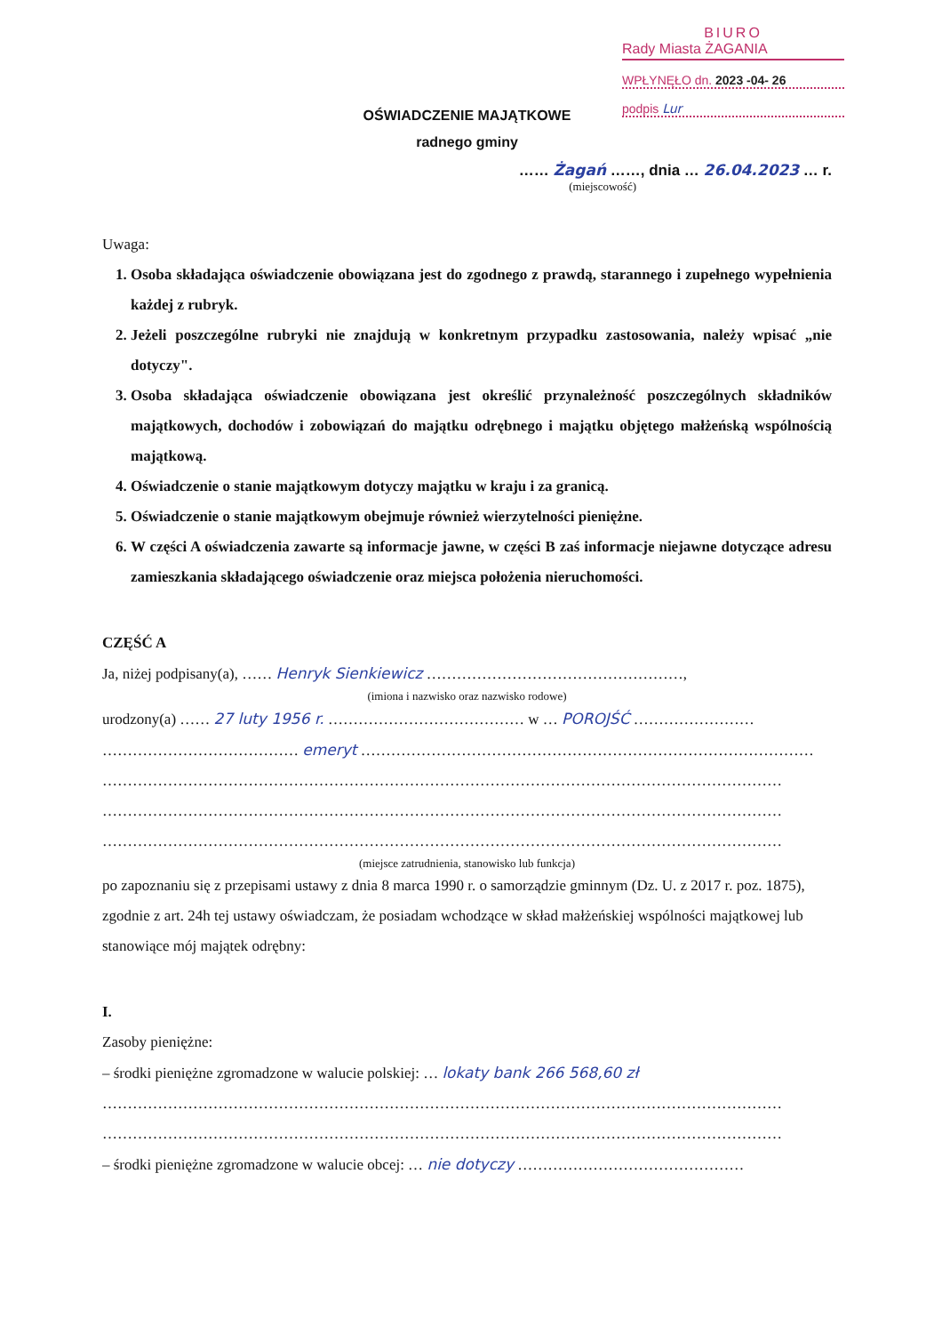BIURO
Rady Miasta ŻAGANIA
WPŁYNĘŁO dn. 2023 -04- 26
podpis Lur
OŚWIADCZENIE MAJĄTKOWE
radnego gminy
…… Żagań ……, dnia … 26.04.2023 … r.
(miejscowość)
Uwaga:
1. Osoba składająca oświadczenie obowiązana jest do zgodnego z prawdą, starannego i zupełnego wypełnienia każdej z rubryk.
2. Jeżeli poszczególne rubryki nie znajdują w konkretnym przypadku zastosowania, należy wpisać „nie dotyczy".
3. Osoba składająca oświadczenie obowiązana jest określić przynależność poszczególnych składników majątkowych, dochodów i zobowiązań do majątku odrębnego i majątku objętego małżeńską wspólnością majątkową.
4. Oświadczenie o stanie majątkowym dotyczy majątku w kraju i za granicą.
5. Oświadczenie o stanie majątkowym obejmuje również wierzytelności pieniężne.
6. W części A oświadczenia zawarte są informacje jawne, w części B zaś informacje niejawne dotyczące adresu zamieszkania składającego oświadczenie oraz miejsca położenia nieruchomości.
CZĘŚĆ A
Ja, niżej podpisany(a), …… Henryk Sienkiewicz ……………………………………………,
(imiona i nazwisko oraz nazwisko rodowe)
urodzony(a) …… 27 luty 1956 r. ………………………………… w … POROJŚĆ ……………………
………………………………… emeryt ………………………………………………………………………………
………………………………………………………………………………………………………………………
………………………………………………………………………………………………………………………
………………………………………………………………………………………………………………………
(miejsce zatrudnienia, stanowisko lub funkcja)
po zapoznaniu się z przepisami ustawy z dnia 8 marca 1990 r. o samorządzie gminnym (Dz. U. z 2017 r. poz. 1875), zgodnie z art. 24h tej ustawy oświadczam, że posiadam wchodzące w skład małżeńskiej wspólności majątkowej lub stanowiące mój majątek odrębny:
I.
Zasoby pieniężne:
– środki pieniężne zgromadzone w walucie polskiej: … lokaty bank 266 568,60 zł
………………………………………………………………………………………………………………………
………………………………………………………………………………………………………………………
– środki pieniężne zgromadzone w walucie obcej: … nie dotyczy ………………………………………